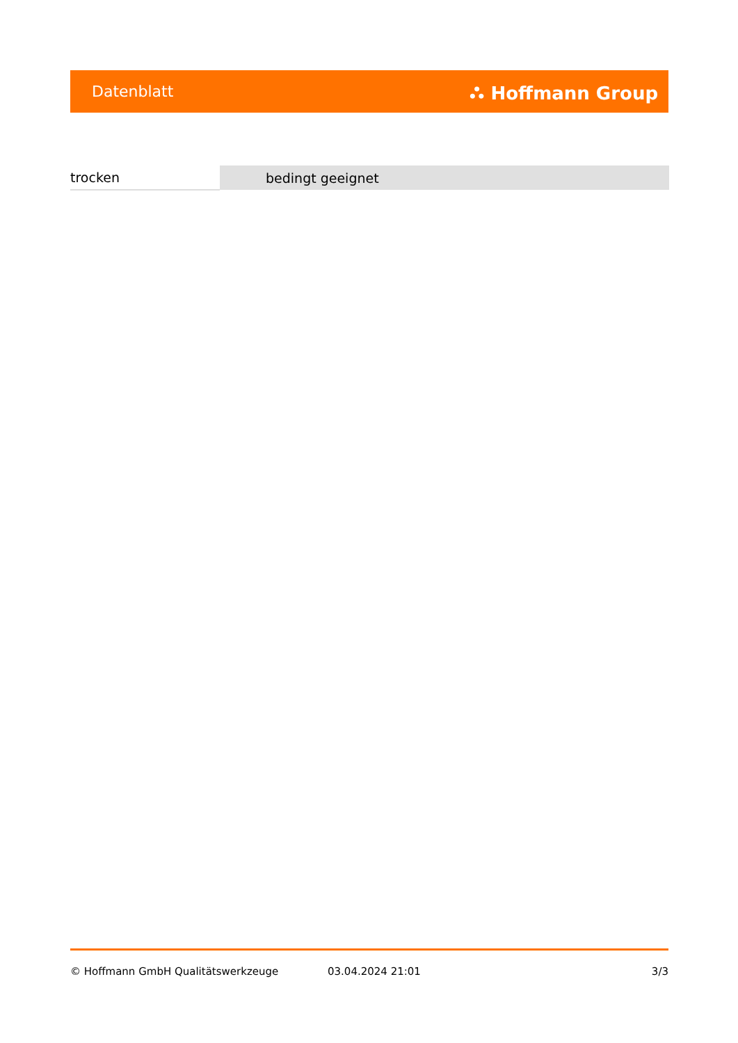Datenblatt ⛬ Hoffmann Group
| trocken | bedingt geeignet |
© Hoffmann GmbH Qualitätswerkzeuge 03.04.2024 21:01 3/3